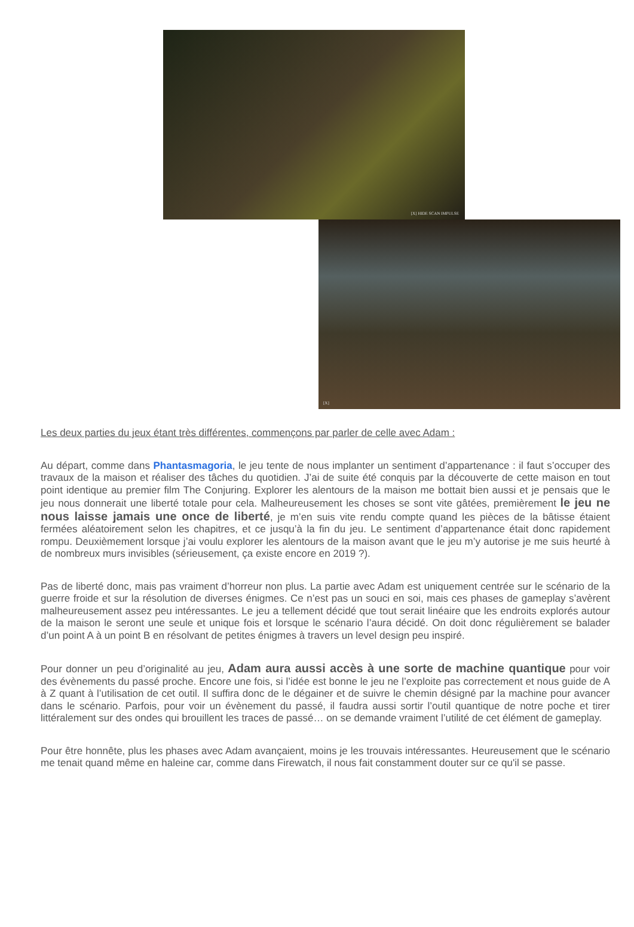[X] HIDE SCAN IMPULSE
[X]
Les deux parties du jeux étant très différentes, commençons par parler de celle avec Adam :
Au départ, comme dans Phantasmagoria, le jeu tente de nous implanter un sentiment d’appartenance : il faut s’occuper des travaux de la maison et réaliser des tâches du quotidien. J’ai de suite été conquis par la découverte de cette maison en tout point identique au premier film The Conjuring. Explorer les alentours de la maison me bottait bien aussi et je pensais que le jeu nous donnerait une liberté totale pour cela. Malheureusement les choses se sont vite gâtées, premièrement le jeu ne nous laisse jamais une once de liberté, je m’en suis vite rendu compte quand les pièces de la bâtisse étaient fermées aléatoirement selon les chapitres, et ce jusqu’à la fin du jeu. Le sentiment d’appartenance était donc rapidement rompu. Deuxièmement lorsque j’ai voulu explorer les alentours de la maison avant que le jeu m’y autorise je me suis heurté à de nombreux murs invisibles (sérieusement, ça existe encore en 2019 ?).
Pas de liberté donc, mais pas vraiment d’horreur non plus. La partie avec Adam est uniquement centrée sur le scénario de la guerre froide et sur la résolution de diverses énigmes. Ce n’est pas un souci en soi, mais ces phases de gameplay s’avèrent malheureusement assez peu intéressantes. Le jeu a tellement décidé que tout serait linéaire que les endroits explorés autour de la maison le seront une seule et unique fois et lorsque le scénario l’aura décidé. On doit donc régulièrement se balader d’un point A à un point B en résolvant de petites énigmes à travers un level design peu inspiré.
Pour donner un peu d’originalité au jeu, Adam aura aussi accès à une sorte de machine quantique pour voir des évènements du passé proche. Encore une fois, si l’idée est bonne le jeu ne l’exploite pas correctement et nous guide de A à Z quant à l’utilisation de cet outil. Il suffira donc de le dégainer et de suivre le chemin désigné par la machine pour avancer dans le scénario. Parfois, pour voir un évènement du passé, il faudra aussi sortir l’outil quantique de notre poche et tirer littéralement sur des ondes qui brouillent les traces de passé… on se demande vraiment l’utilité de cet élément de gameplay.
Pour être honnête, plus les phases avec Adam avançaient, moins je les trouvais intéressantes. Heureusement que le scénario me tenait quand même en haleine car, comme dans Firewatch, il nous fait constamment douter sur ce qu'il se passe.